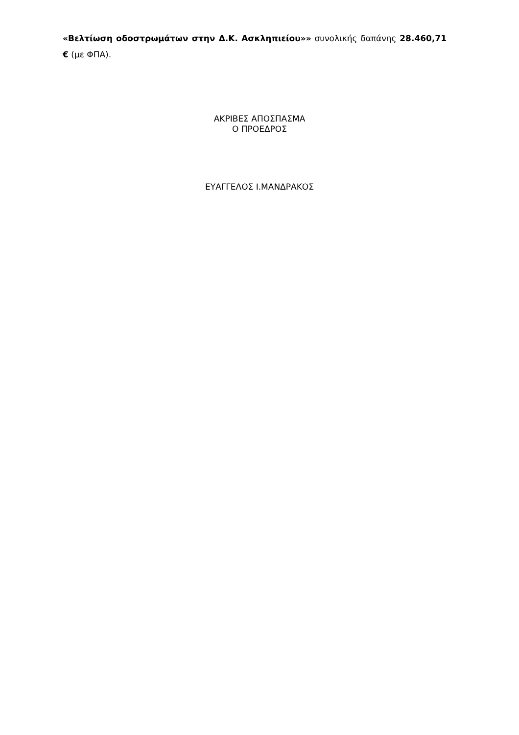«Βελτίωση οδοστρωμάτων στην Δ.Κ. Ασκληπιείου»» συνολικής δαπάνης 28.460,71 € (με ΦΠΑ).
ΑΚΡΙΒΕΣ ΑΠΟΣΠΑΣΜΑ
Ο ΠΡΟΕΔΡΟΣ
ΕΥΑΓΓΕΛΟΣ Ι.ΜΑΝΔΡΑΚΟΣ